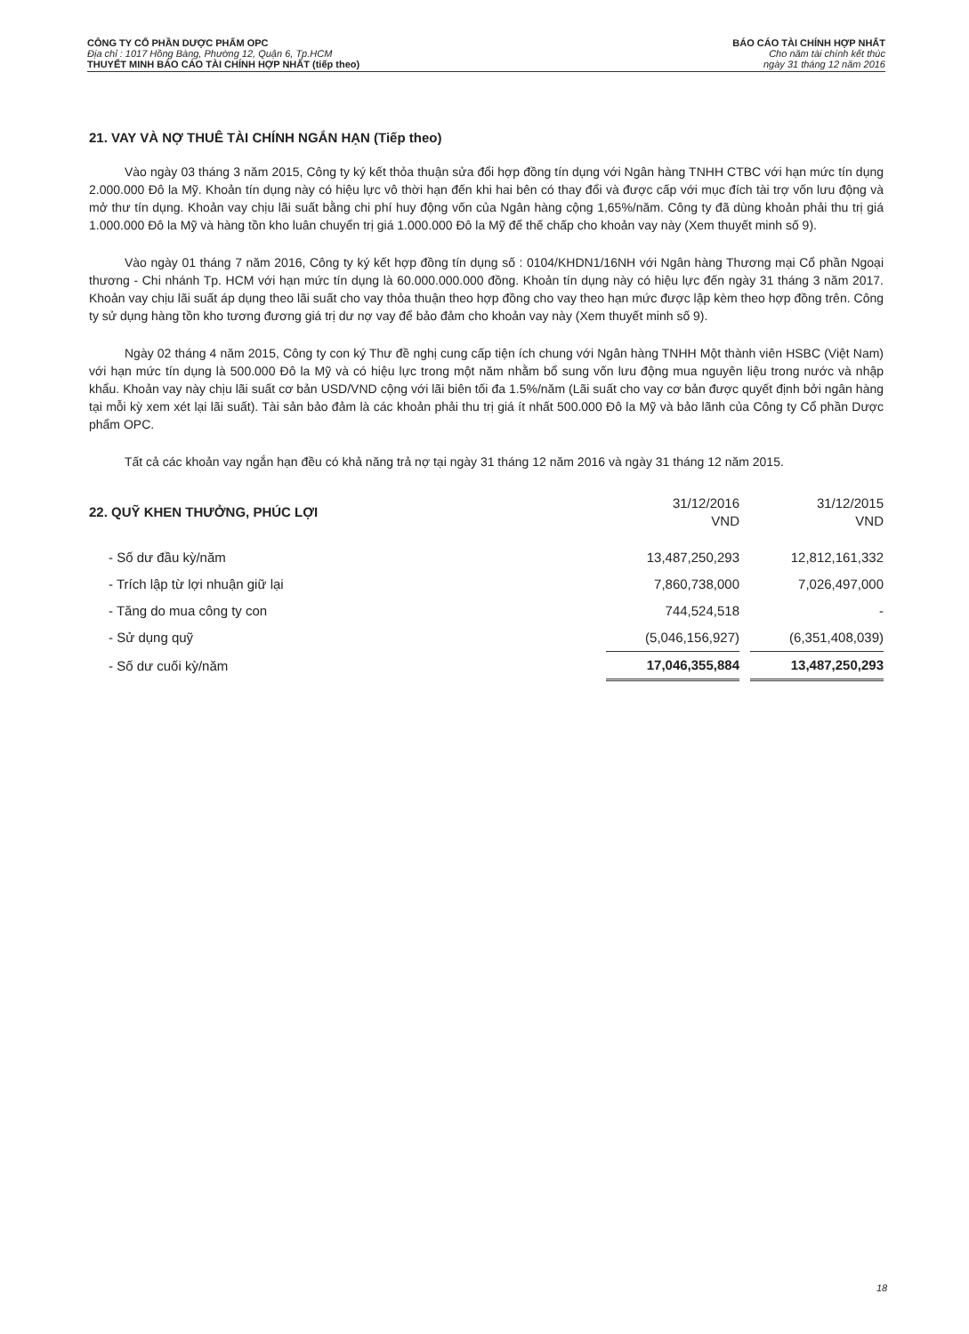CÔNG TY CỔ PHẦN DƯỢC PHẨM OPC
Địa chỉ : 1017 Hồng Bàng, Phường 12, Quận 6, Tp.HCM
THUYẾT MINH BÁO CÁO TÀI CHÍNH HỢP NHẤT (tiếp theo)
BÁO CÁO TÀI CHÍNH HỢP NHẤT
Cho năm tài chính kết thúc
ngày 31 tháng 12 năm 2016
21. VAY VÀ NỢ THUÊ TÀI CHÍNH NGẮN HẠN (Tiếp theo)
Vào ngày 03 tháng 3 năm 2015, Công ty ký kết thỏa thuận sửa đổi hợp đồng tín dụng với Ngân hàng TNHH CTBC với hạn mức tín dụng 2.000.000 Đô la Mỹ. Khoản tín dụng này có hiệu lực vô thời hạn đến khi hai bên có thay đổi và được cấp với mục đích tài trợ vốn lưu động và mở thư tín dụng. Khoản vay chịu lãi suất bằng chi phí huy động vốn của Ngân hàng cộng 1,65%/năm. Công ty đã dùng khoản phải thu trị giá 1.000.000 Đô la Mỹ và hàng tồn kho luân chuyển trị giá 1.000.000 Đô la Mỹ để thế chấp cho khoản vay này (Xem thuyết minh số 9).
Vào ngày 01 tháng 7 năm 2016, Công ty ký kết hợp đồng tín dụng số : 0104/KHDN1/16NH với Ngân hàng Thương mại Cổ phần Ngoại thương - Chi nhánh Tp. HCM với hạn mức tín dụng là 60.000.000.000 đồng. Khoản tín dụng này có hiệu lực đến ngày 31 tháng 3 năm 2017. Khoản vay chịu lãi suất áp dụng theo lãi suất cho vay thỏa thuận theo hợp đồng cho vay theo hạn mức được lập kèm theo hợp đồng trên. Công ty sử dụng hàng tồn kho tương đương giá trị dư nợ vay để bảo đảm cho khoản vay này (Xem thuyết minh số 9).
Ngày 02 tháng 4 năm 2015, Công ty con ký Thư đề nghị cung cấp tiện ích chung với Ngân hàng TNHH Một thành viên HSBC (Việt Nam) với hạn mức tín dụng là 500.000 Đô la Mỹ và có hiệu lực trong một năm nhằm bổ sung vốn lưu động mua nguyên liệu trong nước và nhập khẩu. Khoản vay này chịu lãi suất cơ bản USD/VND cộng với lãi biên tối đa 1.5%/năm (Lãi suất cho vay cơ bản được quyết định bởi ngân hàng tại mỗi kỳ xem xét lại lãi suất). Tài sản bảo đảm là các khoản phải thu trị giá ít nhất 500.000 Đô la Mỹ và bảo lãnh của Công ty Cổ phần Dược phẩm OPC.
Tất cả các khoản vay ngắn hạn đều có khả năng trả nợ tại ngày 31 tháng 12 năm 2016 và ngày 31 tháng 12 năm 2015.
| 22. QUỸ KHEN THƯỞNG, PHÚC LỢI | 31/12/2016 VND | | 31/12/2015 VND |
| - Số dư đầu kỳ/năm | 13,487,250,293 | | 12,812,161,332 |
| - Trích lập từ lợi nhuận giữ lại | 7,860,738,000 | | 7,026,497,000 |
| - Tăng do mua công ty con | 744,524,518 | | - |
| - Sử dụng quỹ | (5,046,156,927) | | (6,351,408,039) |
| - Số dư cuối kỳ/năm | 17,046,355,884 | | 13,487,250,293 |
18